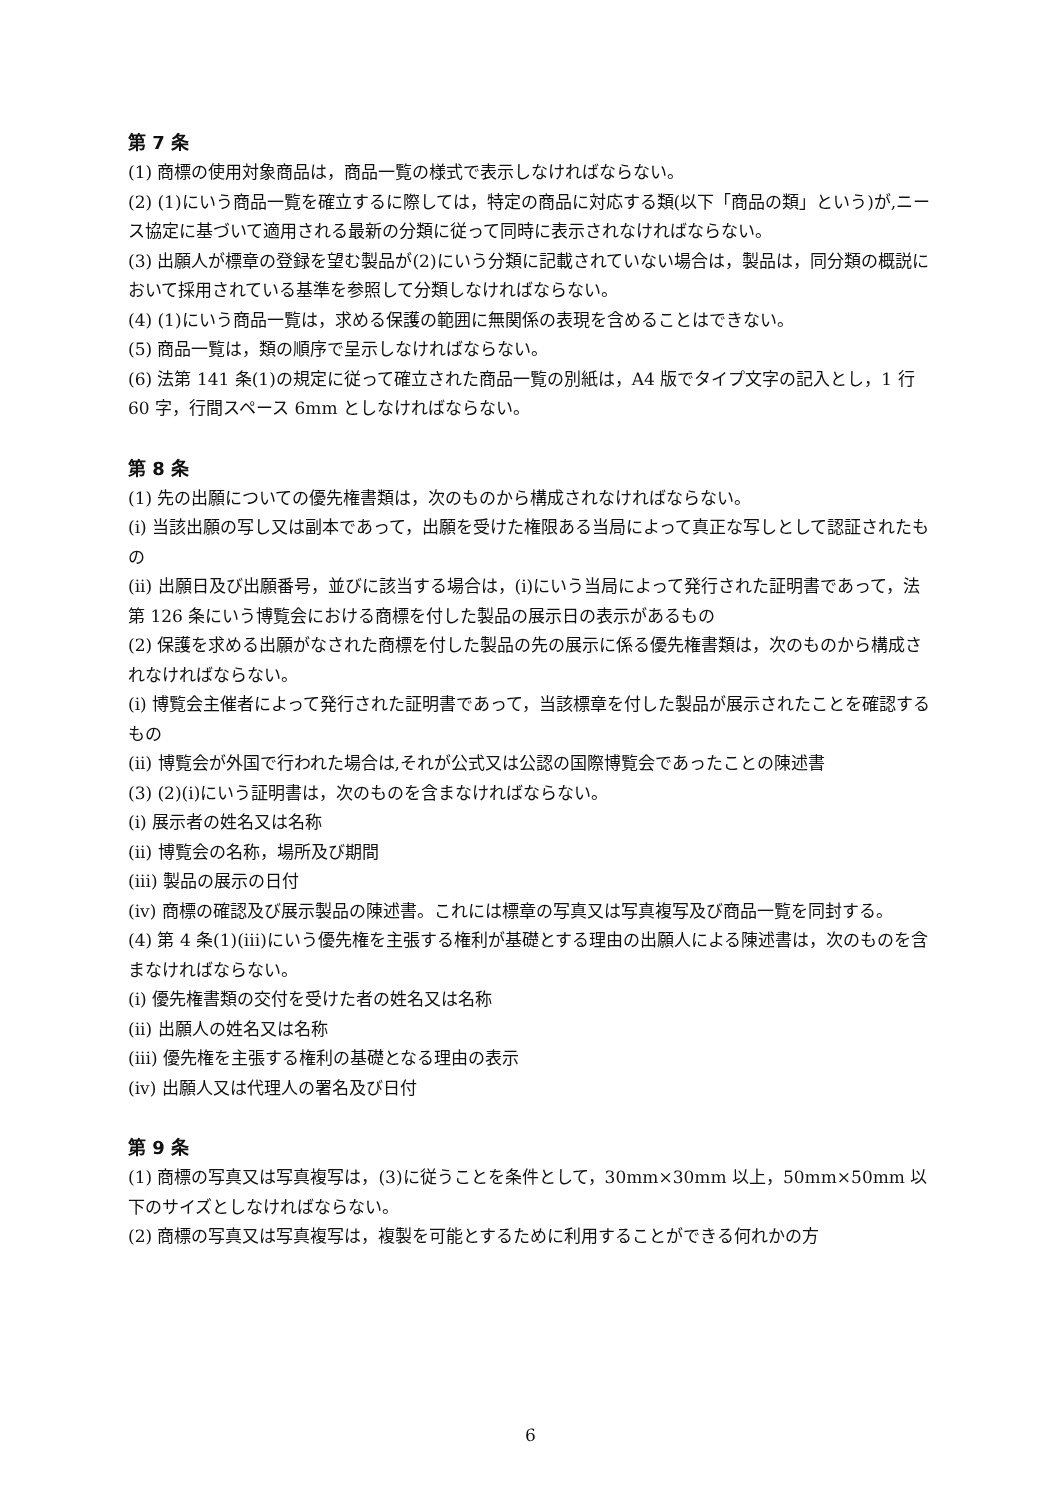第 7 条
(1) 商標の使用対象商品は，商品一覧の様式で表示しなければならない。
(2) (1)にいう商品一覧を確立するに際しては，特定の商品に対応する類(以下「商品の類」という)が,ニース協定に基づいて適用される最新の分類に従って同時に表示されなければならない。
(3) 出願人が標章の登録を望む製品が(2)にいう分類に記載されていない場合は，製品は，同分類の概説において採用されている基準を参照して分類しなければならない。
(4) (1)にいう商品一覧は，求める保護の範囲に無関係の表現を含めることはできない。
(5) 商品一覧は，類の順序で呈示しなければならない。
(6) 法第 141 条(1)の規定に従って確立された商品一覧の別紙は，A4 版でタイプ文字の記入とし，1 行 60 字，行間スペース 6mm としなければならない。
第 8 条
(1) 先の出願についての優先権書類は，次のものから構成されなければならない。
(i) 当該出願の写し又は副本であって，出願を受けた権限ある当局によって真正な写しとして認証されたもの
(ii) 出願日及び出願番号，並びに該当する場合は，(i)にいう当局によって発行された証明書であって，法第 126 条にいう博覧会における商標を付した製品の展示日の表示があるもの
(2) 保護を求める出願がなされた商標を付した製品の先の展示に係る優先権書類は，次のものから構成されなければならない。
(i) 博覧会主催者によって発行された証明書であって，当該標章を付した製品が展示されたことを確認するもの
(ii) 博覧会が外国で行われた場合は,それが公式又は公認の国際博覧会であったことの陳述書
(3) (2)(i)にいう証明書は，次のものを含まなければならない。
(i) 展示者の姓名又は名称
(ii) 博覧会の名称，場所及び期間
(iii) 製品の展示の日付
(iv) 商標の確認及び展示製品の陳述書。これには標章の写真又は写真複写及び商品一覧を同封する。
(4) 第 4 条(1)(iii)にいう優先権を主張する権利が基礎とする理由の出願人による陳述書は，次のものを含まなければならない。
(i) 優先権書類の交付を受けた者の姓名又は名称
(ii) 出願人の姓名又は名称
(iii) 優先権を主張する権利の基礎となる理由の表示
(iv) 出願人又は代理人の署名及び日付
第 9 条
(1) 商標の写真又は写真複写は，(3)に従うことを条件として，30mm×30mm 以上，50mm×50mm 以下のサイズとしなければならない。
(2) 商標の写真又は写真複写は，複製を可能とするために利用することができる何れかの方
6